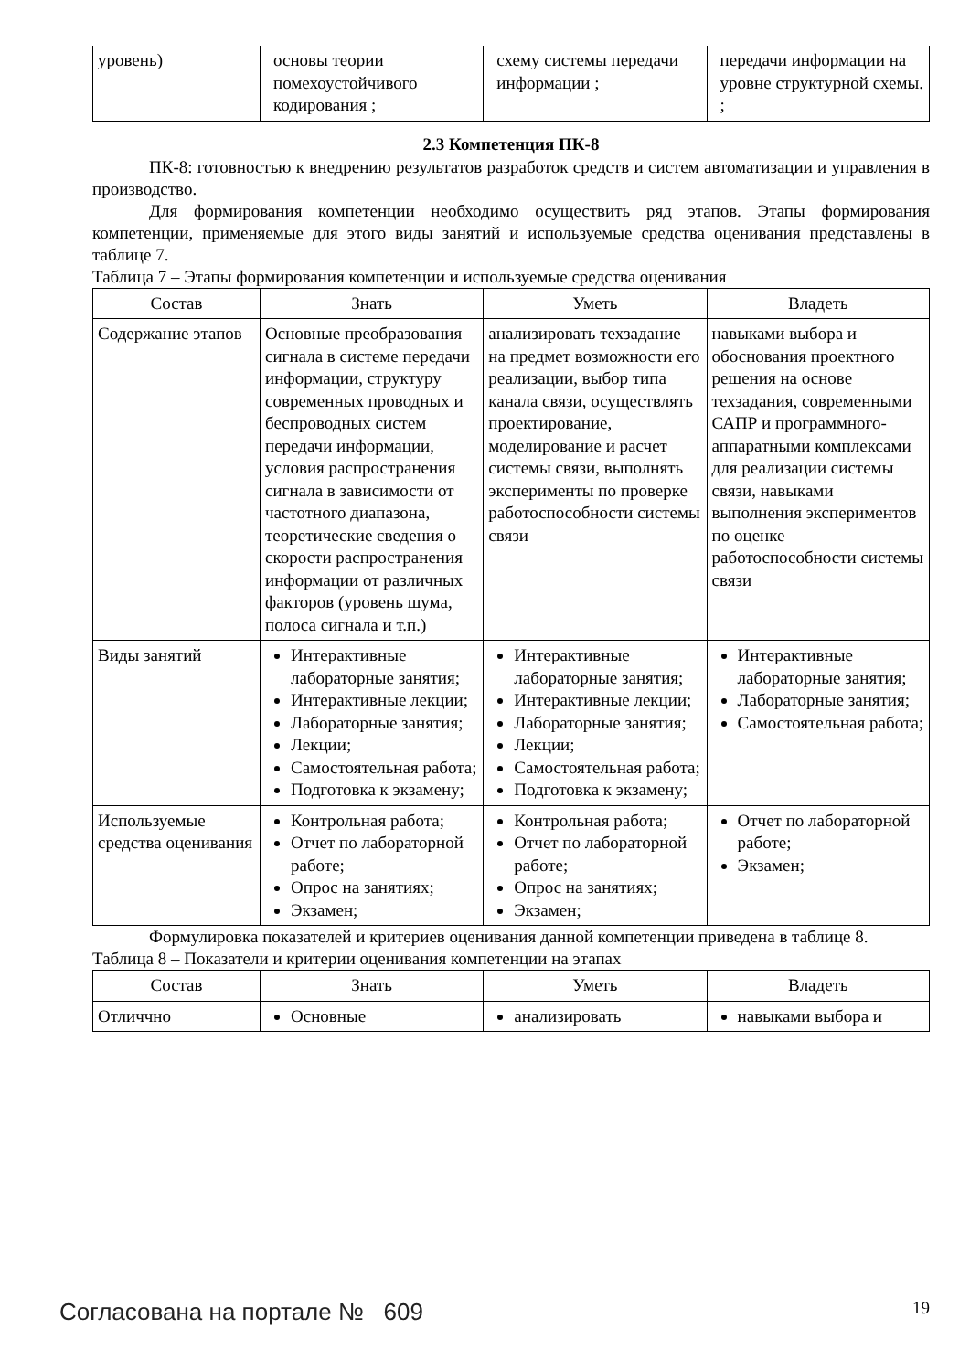| уровень) | основы теории помехоустойчивого кодирования ; | схему системы передачи информации ; | передачи информации на уровне структурной схемы. ; |
2.3 Компетенция ПК-8
ПК-8: готовностью к внедрению результатов разработок средств и систем автоматизации и управления в производство.
Для формирования компетенции необходимо осуществить ряд этапов. Этапы формирования компетенции, применяемые для этого виды занятий и используемые средства оценивания представлены в таблице 7.
Таблица 7 – Этапы формирования компетенции и используемые средства оценивания
| Состав | Знать | Уметь | Владеть |
| --- | --- | --- | --- |
| Содержание этапов | Основные преобразования сигнала в системе передачи информации, структуру современных проводных и беспроводных систем передачи информации, условия распространения сигнала в зависимости от частотного диапазона, теоретические сведения о скорости распространения информации от различных факторов (уровень шума, полоса сигнала и т.п.) | анализировать техзадание на предмет возможности его реализации, выбор типа канала связи, осуществлять проектирование, моделирование и расчет системы связи, выполнять эксперименты по проверке работоспособности системы связи | навыками выбора и обоснования проектного решения на основе техзадания, современными САПР и программного-аппаратными комплексами для реализации системы связи, навыками выполнения экспериментов по оценке работоспособности системы связи |
| Виды занятий | Интерактивные лабораторные занятия; Интерактивные лекции; Лабораторные занятия; Лекции; Самостоятельная работа; Подготовка к экзамену; | Интерактивные лабораторные занятия; Интерактивные лекции; Лабораторные занятия; Лекции; Самостоятельная работа; Подготовка к экзамену; | Интерактивные лабораторные занятия; Лабораторные занятия; Самостоятельная работа; |
| Используемые средства оценивания | Контрольная работа; Отчет по лабораторной работе; Опрос на занятиях; Экзамен; | Контрольная работа; Отчет по лабораторной работе; Опрос на занятиях; Экзамен; | Отчет по лабораторной работе; Экзамен; |
Формулировка показателей и критериев оценивания данной компетенции приведена в таблице 8.
Таблица 8 – Показатели и критерии оценивания компетенции на этапах
| Состав | Знать | Уметь | Владеть |
| --- | --- | --- | --- |
| Отличчно | Основные | анализировать | навыками выбора и |
Согласована на портале № 609 19